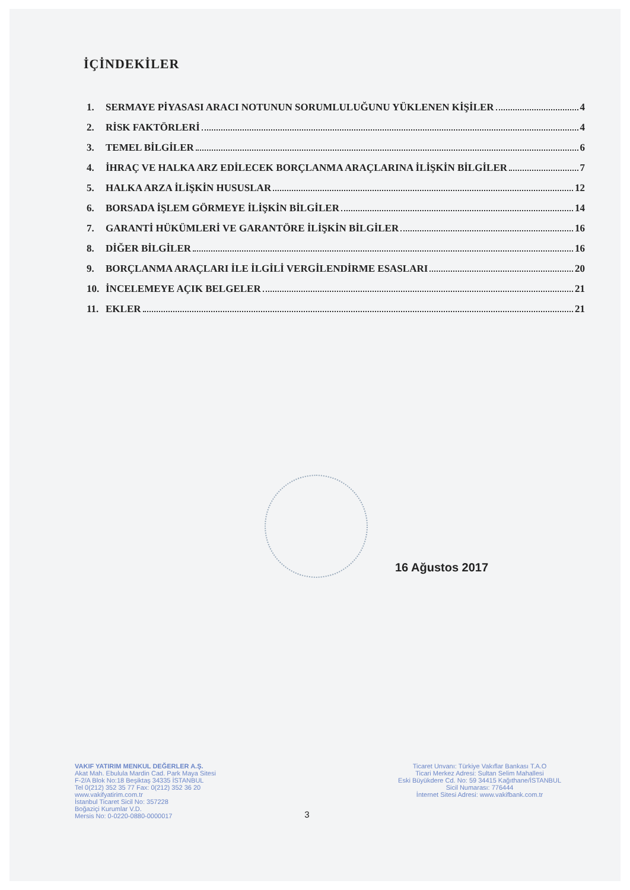İÇİNDEKİLER
1. SERMAYE PİYASASI ARACI NOTUNUN SORUMLULUĞUNU YÜKLENEN KİŞİLER 4
2. RİSK FAKTÖRLERİ 4
3. TEMEL BİLGİLER 6
4. İHRAÇ VE HALKA ARZ EDİLECEK BORÇLANMA ARAÇLARINA İLİŞKİN BİLGİLER 7
5. HALKA ARZA İLİŞKİN HUSUSLAR 12
6. BORSADA İŞLEM GÖRMEYE İLİŞKİN BİLGİLER 14
7. GARANTİ HÜKÜMLERİ VE GARANTÖRE İLİŞKİN BİLGİLER 16
8. DİĞER BİLGİLER 16
9. BORÇLANMA ARAÇLARI İLE İLGİLİ VERGİLENDİRME ESASLARI 20
10. İNCELEMEYE AÇIK BELGELER 21
11. EKLER 21
16 Ağustos 2017
VAKIF YATIRIM MENKUL DEĞERLER A.Ş.
Akat Mah. Ebulula Mardin Cad. Park Maya Sitesi
F-2/A Blok No:18 Beşiktaş 34335 İSTANBUL
Tel 0(212) 352 35 77 Fax: 0(212) 352 36 20
www.vakifyatirim.com.tr
İstanbul Ticaret Sicil No: 357228
Boğaziçi Kurumlar V.D.
Mersis No: 0-0220-0880-0000017
3
Ticaret Unvanı: Türkiye Vakıflar Bankası T.A.O
Ticari Merkez Adresi: Sultan Selim Mahallesi
Eski Büyükdere Cd. No: 59 34415 Kağıthane/İSTANBUL
Sicil Numarası: 776444
İnternet Sitesi Adresi: www.vakifbank.com.tr